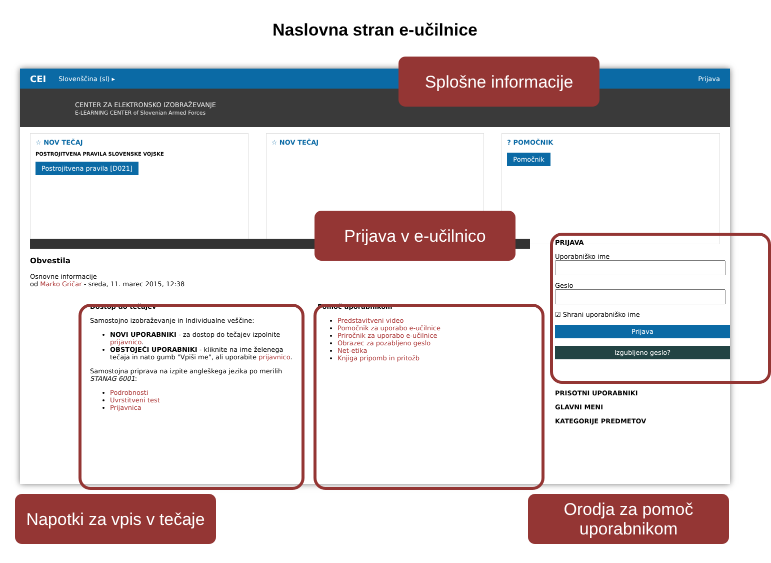Naslovna stran e-učilnice
CEI Slovenščina (sl) ▸ Prijava
CENTER ZA ELEKTRONSKO IZOBRAŽEVANJE
E-LEARNING CENTER of Slovenian Armed Forces
☆ NOV TEČAJ
POSTROJITVENA PRAVILA SLOVENSKE VOJSKE
Postrojitvena pravila [D021]
☆ NOV TEČAJ ? POMOČNIK
Pomočnik
Obvestila
Osnovne informacije
od Marko Gričar - sreda, 11. marec 2015, 12:38
Dostop do tečajev
Samostojno izobraževanje in Individualne veščine:
NOVI UPORABNIKI - za dostop do tečajev izpolnite prijavnico.
OBSTOJEČI UPORABNIKI - kliknite na ime želenega tečaja in nato gumb "Vpiši me", ali uporabite prijavnico.
Samostojna priprava na izpite angleškega jezika po merilih STANAG 6001:
Podrobnosti
Uvrstitveni test
Prijavnica
Pomoč uporabnikom
Predstavitveni video
Pomočnik za uporabo e-učilnice
Priročnik za uporabo e-učilnice
Obrazec za pozabljeno geslo
Net-etika
Knjiga pripomb in pritožb
PRIJAVA
Uporabniško ime
Geslo
☑ Shrani uporabniško ime
Prijava
Izgubljeno geslo?
PRISOTNI UPORABNIKI
GLAVNI MENI
KATEGORIJE PREDMETOV
Splošne informacije
Prijava v e-učilnico
Napotki za vpis v tečaje
Orodja za pomoč uporabnikom